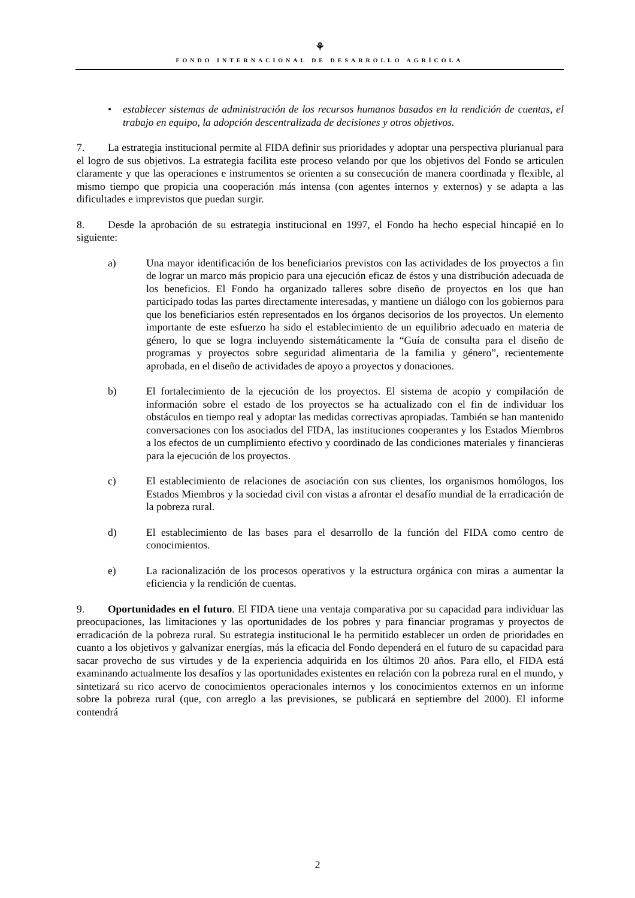⚘
FONDO INTERNACIONAL DE DESARROLLO AGRÍCOLA
• establecer sistemas de administración de los recursos humanos basados en la rendición de cuentas, el trabajo en equipo, la adopción descentralizada de decisiones y otros objetivos.
7. La estrategia institucional permite al FIDA definir sus prioridades y adoptar una perspectiva plurianual para el logro de sus objetivos. La estrategia facilita este proceso velando por que los objetivos del Fondo se articulen claramente y que las operaciones e instrumentos se orienten a su consecución de manera coordinada y flexible, al mismo tiempo que propicia una cooperación más intensa (con agentes internos y externos) y se adapta a las dificultades e imprevistos que puedan surgir.
8. Desde la aprobación de su estrategia institucional en 1997, el Fondo ha hecho especial hincapié en lo siguiente:
a) Una mayor identificación de los beneficiarios previstos con las actividades de los proyectos a fin de lograr un marco más propicio para una ejecución eficaz de éstos y una distribución adecuada de los beneficios. El Fondo ha organizado talleres sobre diseño de proyectos en los que han participado todas las partes directamente interesadas, y mantiene un diálogo con los gobiernos para que los beneficiarios estén representados en los órganos decisorios de los proyectos. Un elemento importante de este esfuerzo ha sido el establecimiento de un equilibrio adecuado en materia de género, lo que se logra incluyendo sistemáticamente la “Guía de consulta para el diseño de programas y proyectos sobre seguridad alimentaria de la familia y género”, recientemente aprobada, en el diseño de actividades de apoyo a proyectos y donaciones.
b) El fortalecimiento de la ejecución de los proyectos. El sistema de acopio y compilación de información sobre el estado de los proyectos se ha actualizado con el fin de individuar los obstáculos en tiempo real y adoptar las medidas correctivas apropiadas. También se han mantenido conversaciones con los asociados del FIDA, las instituciones cooperantes y los Estados Miembros a los efectos de un cumplimiento efectivo y coordinado de las condiciones materiales y financieras para la ejecución de los proyectos.
c) El establecimiento de relaciones de asociación con sus clientes, los organismos homólogos, los Estados Miembros y la sociedad civil con vistas a afrontar el desafío mundial de la erradicación de la pobreza rural.
d) El establecimiento de las bases para el desarrollo de la función del FIDA como centro de conocimientos.
e) La racionalización de los procesos operativos y la estructura orgánica con miras a aumentar la eficiencia y la rendición de cuentas.
9. Oportunidades en el futuro. El FIDA tiene una ventaja comparativa por su capacidad para individuar las preocupaciones, las limitaciones y las oportunidades de los pobres y para financiar programas y proyectos de erradicación de la pobreza rural. Su estrategia institucional le ha permitido establecer un orden de prioridades en cuanto a los objetivos y galvanizar energías, más la eficacia del Fondo dependerá en el futuro de su capacidad para sacar provecho de sus virtudes y de la experiencia adquirida en los últimos 20 años. Para ello, el FIDA está examinando actualmente los desafíos y las oportunidades existentes en relación con la pobreza rural en el mundo, y sintetizará su rico acervo de conocimientos operacionales internos y los conocimientos externos en un informe sobre la pobreza rural (que, con arreglo a las previsiones, se publicará en septiembre del 2000). El informe contendrá
2